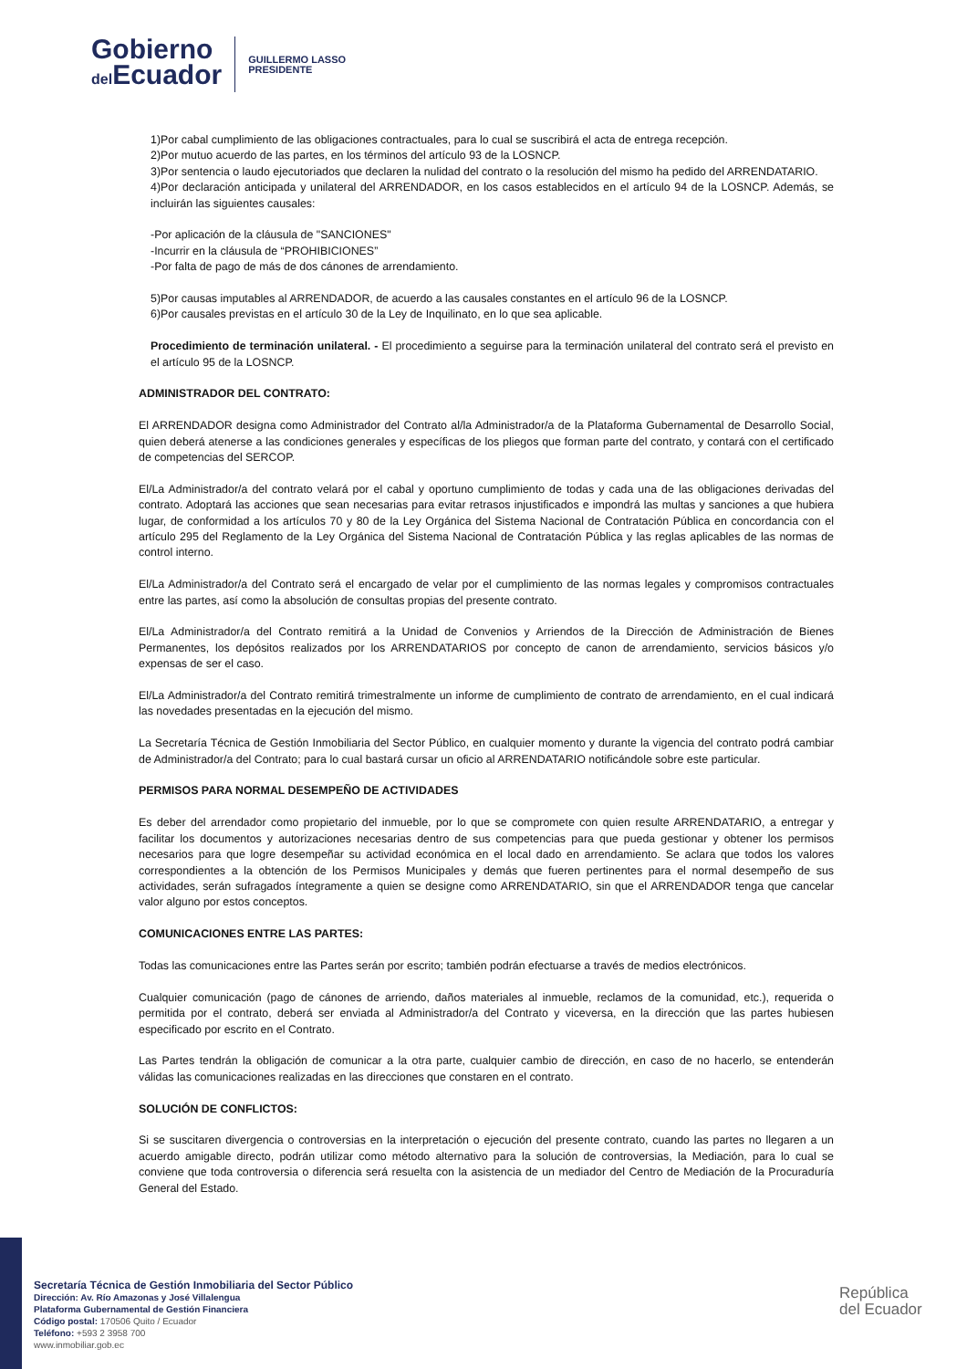Gobierno
del Ecuador
GUILLERMO LASSO
PRESIDENTE
1)Por cabal cumplimiento de las obligaciones contractuales, para lo cual se suscribirá el acta de entrega recepción.
2)Por mutuo acuerdo de las partes, en los términos del artículo 93 de la LOSNCP.
3)Por sentencia o laudo ejecutoriados que declaren la nulidad del contrato o la resolución del mismo ha pedido del ARRENDATARIO.
4)Por declaración anticipada y unilateral del ARRENDADOR, en los casos establecidos en el artículo 94 de la LOSNCP. Además, se incluirán las siguientes causales:
-Por aplicación de la cláusula de "SANCIONES"
-Incurrir en la cláusula de “PROHIBICIONES”
-Por falta de pago de más de dos cánones de arrendamiento.
5)Por causas imputables al ARRENDADOR, de acuerdo a las causales constantes en el artículo 96 de la LOSNCP.
6)Por causales previstas en el artículo 30 de la Ley de Inquilinato, en lo que sea aplicable.
Procedimiento de terminación unilateral. - El procedimiento a seguirse para la terminación unilateral del contrato será el previsto en el artículo 95 de la LOSNCP.
ADMINISTRADOR DEL CONTRATO:
El ARRENDADOR designa como Administrador del Contrato al/la Administrador/a de la Plataforma Gubernamental de Desarrollo Social, quien deberá atenerse a las condiciones generales y específicas de los pliegos que forman parte del contrato, y contará con el certificado de competencias del SERCOP.
El/La Administrador/a del contrato velará por el cabal y oportuno cumplimiento de todas y cada una de las obligaciones derivadas del contrato. Adoptará las acciones que sean necesarias para evitar retrasos injustificados e impondrá las multas y sanciones a que hubiera lugar, de conformidad a los artículos 70 y 80 de la Ley Orgánica del Sistema Nacional de Contratación Pública en concordancia con el artículo 295 del Reglamento de la Ley Orgánica del Sistema Nacional de Contratación Pública y las reglas aplicables de las normas de control interno.
El/La Administrador/a del Contrato será el encargado de velar por el cumplimiento de las normas legales y compromisos contractuales entre las partes, así como la absolución de consultas propias del presente contrato.
El/La Administrador/a del Contrato remitirá a la Unidad de Convenios y Arriendos de la Dirección de Administración de Bienes Permanentes, los depósitos realizados por los ARRENDATARIOS por concepto de canon de arrendamiento, servicios básicos y/o expensas de ser el caso.
El/La Administrador/a del Contrato remitirá trimestralmente un informe de cumplimiento de contrato de arrendamiento, en el cual indicará las novedades presentadas en la ejecución del mismo.
La Secretaría Técnica de Gestión Inmobiliaria del Sector Público, en cualquier momento y durante la vigencia del contrato podrá cambiar de Administrador/a del Contrato; para lo cual bastará cursar un oficio al ARRENDATARIO notificándole sobre este particular.
PERMISOS PARA NORMAL DESEMPEÑO DE ACTIVIDADES
Es deber del arrendador como propietario del inmueble, por lo que se compromete con quien resulte ARRENDATARIO, a entregar y facilitar los documentos y autorizaciones necesarias dentro de sus competencias para que pueda gestionar y obtener los permisos necesarios para que logre desempeñar su actividad económica en el local dado en arrendamiento. Se aclara que todos los valores correspondientes a la obtención de los Permisos Municipales y demás que fueren pertinentes para el normal desempeño de sus actividades, serán sufragados íntegramente a quien se designe como ARRENDATARIO, sin que el ARRENDADOR tenga que cancelar valor alguno por estos conceptos.
COMUNICACIONES ENTRE LAS PARTES:
Todas las comunicaciones entre las Partes serán por escrito; también podrán efectuarse a través de medios electrónicos.
Cualquier comunicación (pago de cánones de arriendo, daños materiales al inmueble, reclamos de la comunidad, etc.), requerida o permitida por el contrato, deberá ser enviada al Administrador/a del Contrato y viceversa, en la dirección que las partes hubiesen especificado por escrito en el Contrato.
Las Partes tendrán la obligación de comunicar a la otra parte, cualquier cambio de dirección, en caso de no hacerlo, se entenderán válidas las comunicaciones realizadas en las direcciones que constaren en el contrato.
SOLUCIÓN DE CONFLICTOS:
Si se suscitaren divergencia o controversias en la interpretación o ejecución del presente contrato, cuando las partes no llegaren a un acuerdo amigable directo, podrán utilizar como método alternativo para la solución de controversias, la Mediación, para lo cual se conviene que toda controversia o diferencia será resuelta con la asistencia de un mediador del Centro de Mediación de la Procuraduría General del Estado.
Secretaría Técnica de Gestión Inmobiliaria del Sector Público
Dirección: Av. Río Amazonas y José Villalengua
Plataforma Gubernamental de Gestión Financiera
Código postal: 170506 Quito / Ecuador
Teléfono: +593 2 3958 700
www.inmobiliar.gob.ec
República
del Ecuador